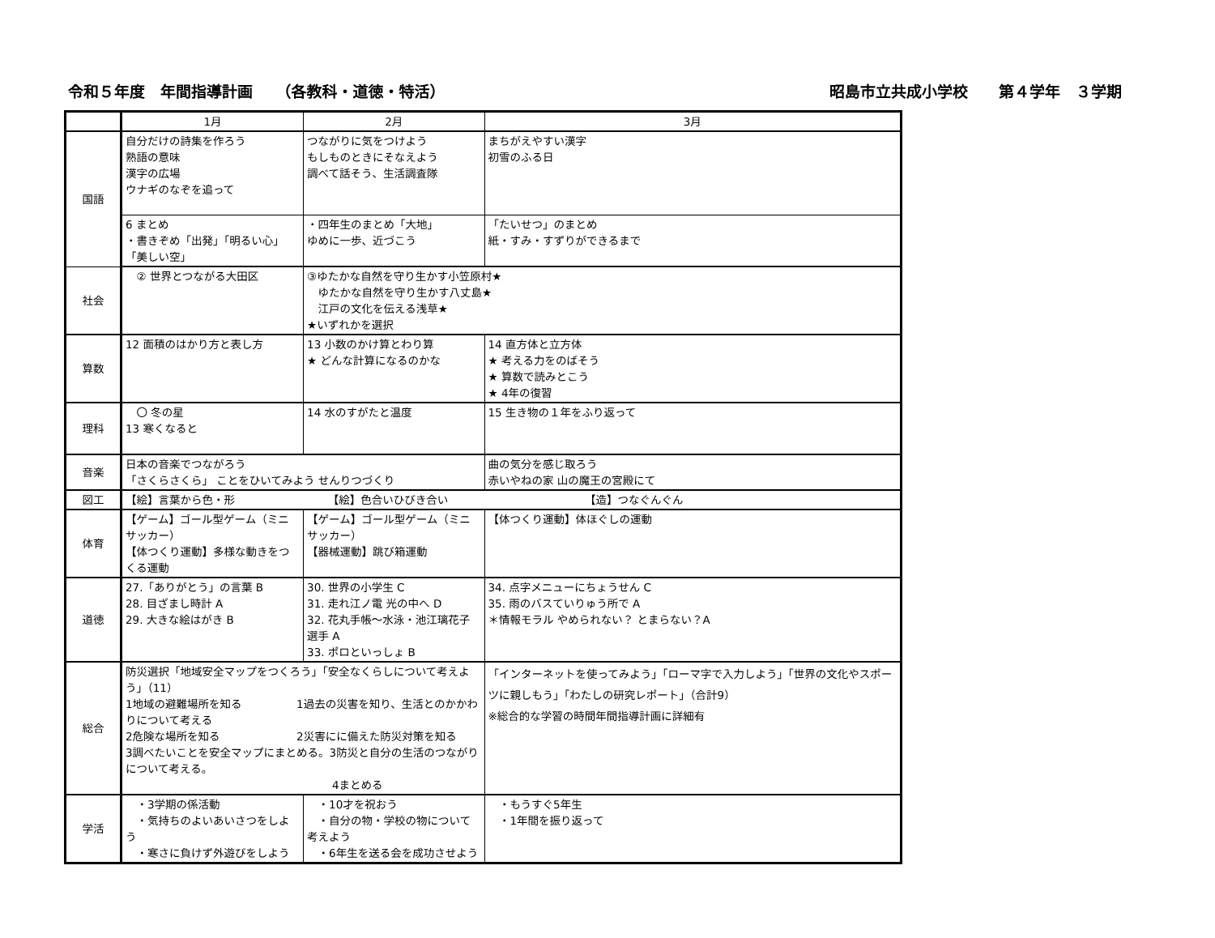令和５年度　年間指導計画　　（各教科・道徳・特活） 昭島市立共成小学校　　第４学年　３学期
| | 1月 | 2月 | 3月 |
| --- | --- | --- | --- |
| 国語 | 自分だけの詩集を作ろう 熟語の意味 漢字の広場 ウナギのなぞを追って | つながりに気をつけよう もしものときにそなえよう 調べて話そう、生活調査隊 | まちがえやすい漢字 初雪のふる日 |
| | 6 まとめ ・書きぞめ「出発」「明るい心」「美しい空」 | ・四年生のまとめ「大地」 ゆめに一歩、近づこう | 「たいせつ」のまとめ 紙・すみ・すずりができるまで |
| 社会 | ② 世界とつながる大田区 | ③ゆたかな自然を守り生かす小笠原村★ ゆたかな自然を守り生かす八丈島★ 江戸の文化を伝える浅草★ ★いずれかを選択 | |
| 算数 | 12 面積のはかり方と表し方 | 13 小数のかけ算とわり算 ★ どんな計算になるのかな | 14 直方体と立方体 ★ 考える力をのばそう ★ 算数で読みとこう ★ 4年の復習 |
| 理科 | 〇 冬の星 13 寒くなると | 14 水のすがたと温度 | 15 生き物の１年をふり返って |
| 音楽 | 日本の音楽でつながろう 「さくらさくら」 ことをひいてみよう せんりつづくり | | 曲の気分を感じ取ろう 赤いやねの家 山の魔王の宮殿にて |
| 図工 | 【絵】言葉から色・形 【絵】色合いひびき合い 【造】つなぐんぐん | | |
| 体育 | 【ゲーム】ゴール型ゲーム（ミニサッカー） 【体つくり運動】多様な動きをつくる運動 | 【ゲーム】ゴール型ゲーム（ミニサッカー） 【器械運動】跳び箱運動 | 【体つくり運動】体ほぐしの運動 |
| 道徳 | 27.「ありがとう」の言葉 B 28. 目ざまし時計 A 29. 大きな絵はがき B | 30. 世界の小学生 C 31. 走れ江ノ電 光の中へ D 32. 花丸手帳～水泳・池江璃花子選手 A 33. ポロといっしょ B | 34. 点字メニューにちょうせん C 35. 雨のバスていりゅう所で A ＊情報モラル やめられない？ とまらない？A |
| 総合 | 防災選択「地域安全マップをつくろう」「安全なくらしについて考えよう」（11） 1地域の避難場所を知る 1過去の災害を知り、生活とのかかわりについて考える 2危険な場所を知る 2災害にに備えた防災対策を知る 3調べたいことを安全マップにまとめる。3防災と自分の生活のつながりについて考える。 4まとめる | | 「インターネットを使ってみよう」「ローマ字で入力しよう」「世界の文化やスポーツに親しもう」「わたしの研究レポート」（合計9） ※総合的な学習の時間年間指導計画に詳細有 |
| 学活 | ・3学期の係活動 ・気持ちのよいあいさつをしよう ・寒さに負けず外遊びをしよう | ・10才を祝おう ・自分の物・学校の物について考えよう ・6年生を送る会を成功させよう | ・もうすぐ5年生 ・1年間を振り返って |